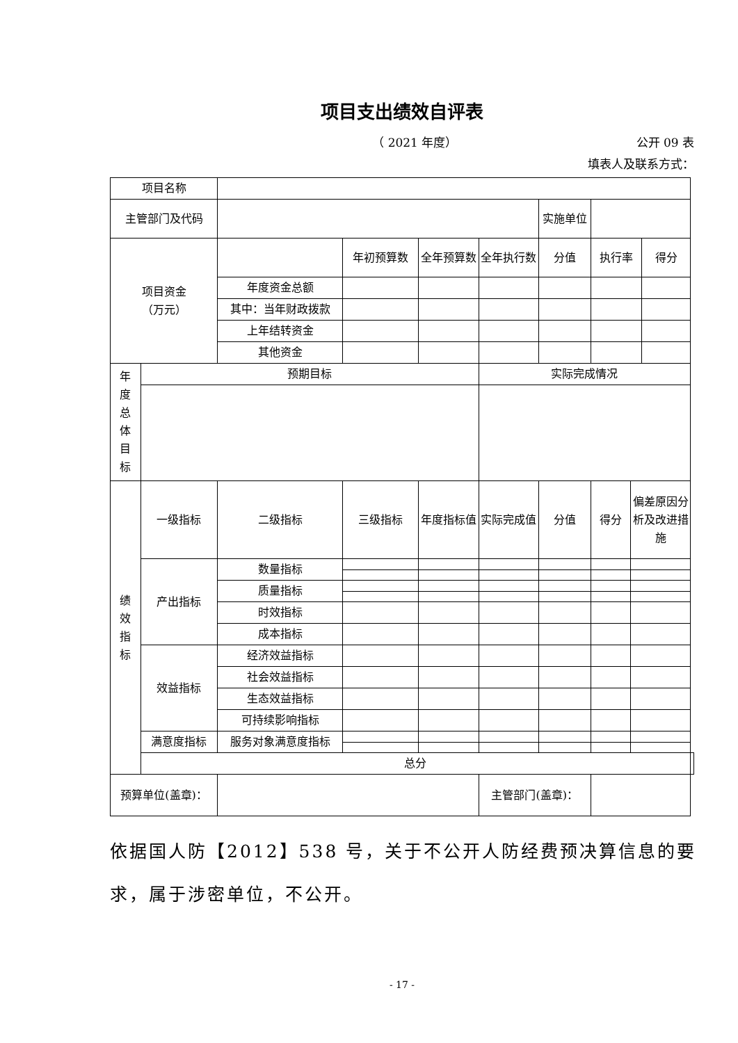项目支出绩效自评表
（ 2021 年度） 公开 09 表
填表人及联系方式：
| 项目名称 | | | | | | | | | | |
| 主管部门及代码 | | | | | | 实施单位 | | | | |
| 项目资金 （万元） | | | 年初预算数 | 全年预算数 | 全年执行数 | 分值 | 执行率 | | 得分 | |
| | | 年度资金总额 | | | | | | | | |
| | | 其中：当年财政拨款 | | | | | | | | |
| | | 上年结转资金 | | | | | | | | |
| | | 其他资金 | | | | | | | | |
| 年 度 总 体 目 标 | 预期目标 | | | | 实际完成情况 | | | | | |
| 绩 效 指 标 | 一级指标 | 二级指标 | 三级指标 | 年度指标值 | 实际完成值 | 分值 | 得分 | 偏差原因分析及改进措施 | | |
| | 产出指标 | 数量指标 | | | | | | | | |
| | | 质量指标 | | | | | | | | |
| | | 时效指标 | | | | | | | | |
| | | 成本指标 | | | | | | | | |
| | 效益指标 | 经济效益指标 | | | | | | | | |
| | | 社会效益指标 | | | | | | | | |
| | | 生态效益指标 | | | | | | | | |
| | | 可持续影响指标 | | | | | | | | |
| | 满意度指标 | 服务对象满意度指标 | | | | | | | | |
| | 总分 | | | | | | | | | |
| 预算单位(盖章)： | | | | | 主管部门(盖章)： | | | | | |
依据国人防【2012】538 号，关于不公开人防经费预决算信息的要求，属于涉密单位，不公开。
- 17 -